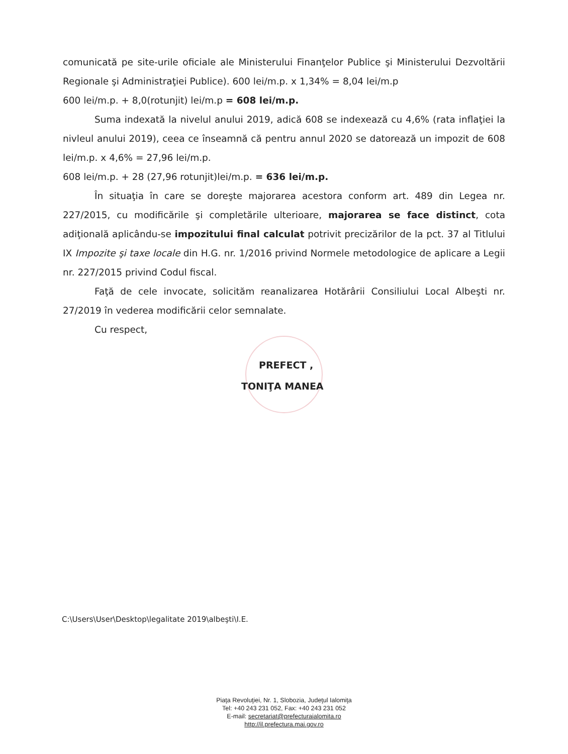comunicată pe site-urile oficiale ale Ministerului Finanţelor Publice şi Ministerului Dezvoltării Regionale şi Administraţiei Publice). 600 lei/m.p. x 1,34% = 8,04 lei/m.p
600 lei/m.p. + 8,0(rotunjit) lei/m.p = 608 lei/m.p.
Suma indexată la nivelul anului 2019, adică 608 se indexează cu 4,6% (rata inflaţiei la nivleul anului 2019), ceea ce înseamnă că pentru annul 2020 se datorează un impozit de 608 lei/m.p. x 4,6% = 27,96 lei/m.p.
608 lei/m.p. + 28 (27,96 rotunjit)lei/m.p. = 636 lei/m.p.
În situaţia în care se doreşte majorarea acestora conform art. 489 din Legea nr. 227/2015, cu modificările şi completările ulterioare, majorarea se face distinct, cota adiţională aplicându-se impozitului final calculat potrivit precizărilor de la pct. 37 al Titlului IX Impozite şi taxe locale din H.G. nr. 1/2016 privind Normele metodologice de aplicare a Legii nr. 227/2015 privind Codul fiscal.
Faţă de cele invocate, solicităm reanalizarea Hotărârii Consiliului Local Albeşti nr. 27/2019 în vederea modificării celor semnalate.
Cu respect,
PREFECT ,
TONIŢA MANEA
C:\Users\User\Desktop\legalitate 2019\albeşti\I.E.
Piaţa Revoluţiei, Nr. 1, Slobozia, Judeţul Ialomiţa
Tel: +40 243 231 052, Fax: +40 243 231 052
E-mail: secretariat@prefecturaialomita.ro
http://il.prefectura.mai.gov.ro